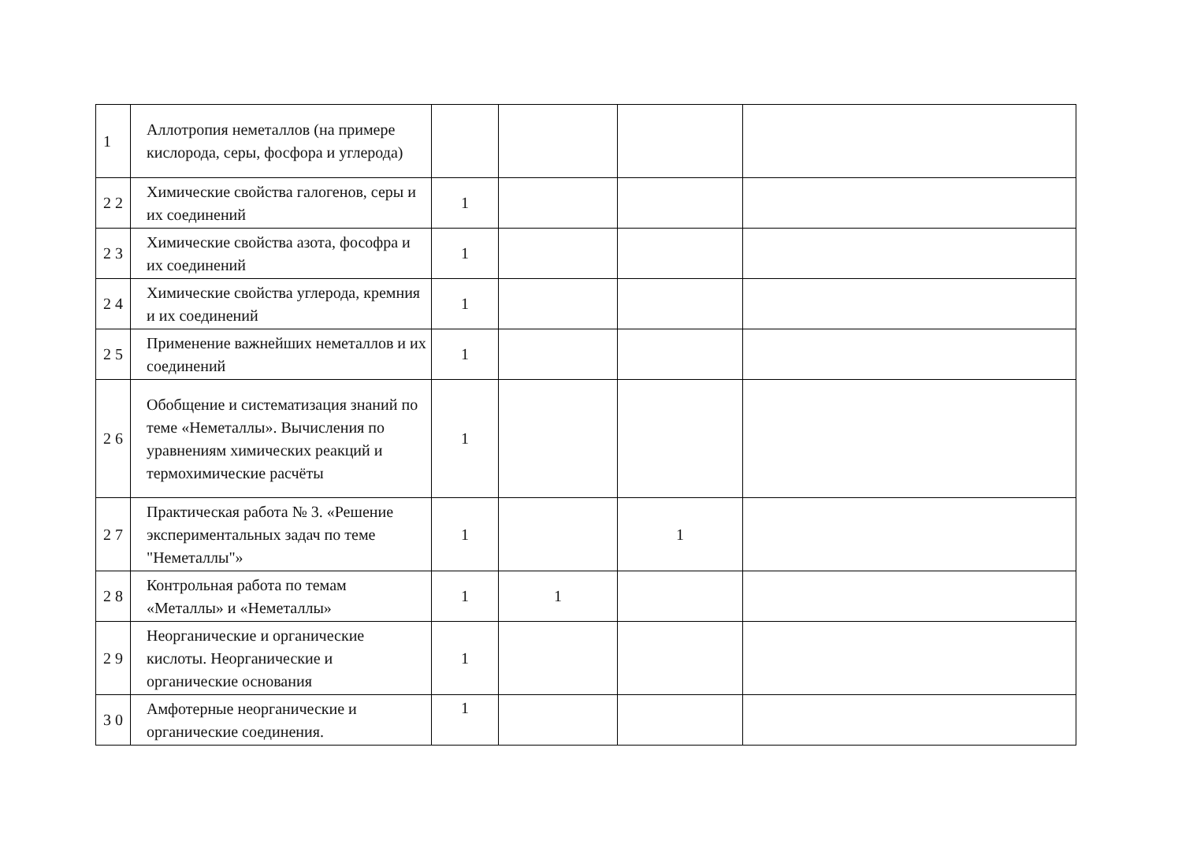| 1 | Аллотропия неметаллов (на примере кислорода, серы, фосфора и углерода) | | | | |
| 2 2 | Химические свойства галогенов, серы и их соединений | 1 | | | |
| 2 3 | Химические свойства азота, фософра и их соединений | 1 | | | |
| 2 4 | Химические свойства углерода, кремния и их соединений | 1 | | | |
| 2 5 | Применение важнейших неметаллов и их соединений | 1 | | | |
| 2 6 | Обобщение и систематизация знаний по теме «Неметаллы». Вычисления по уравнениям химических реакций и термохимические расчёты | 1 | | | |
| 2 7 | Практическая работа № 3. «Решение экспериментальных задач по теме "Неметаллы"» | 1 | | 1 | |
| 2 8 | Контрольная работа по темам «Металлы» и «Неметаллы» | 1 | 1 | | |
| 2 9 | Неорганические и органические кислоты. Неорганические и органические основания | 1 | | | |
| 3 0 | Амфотерные неорганические и органические соединения. | 1 | | | |